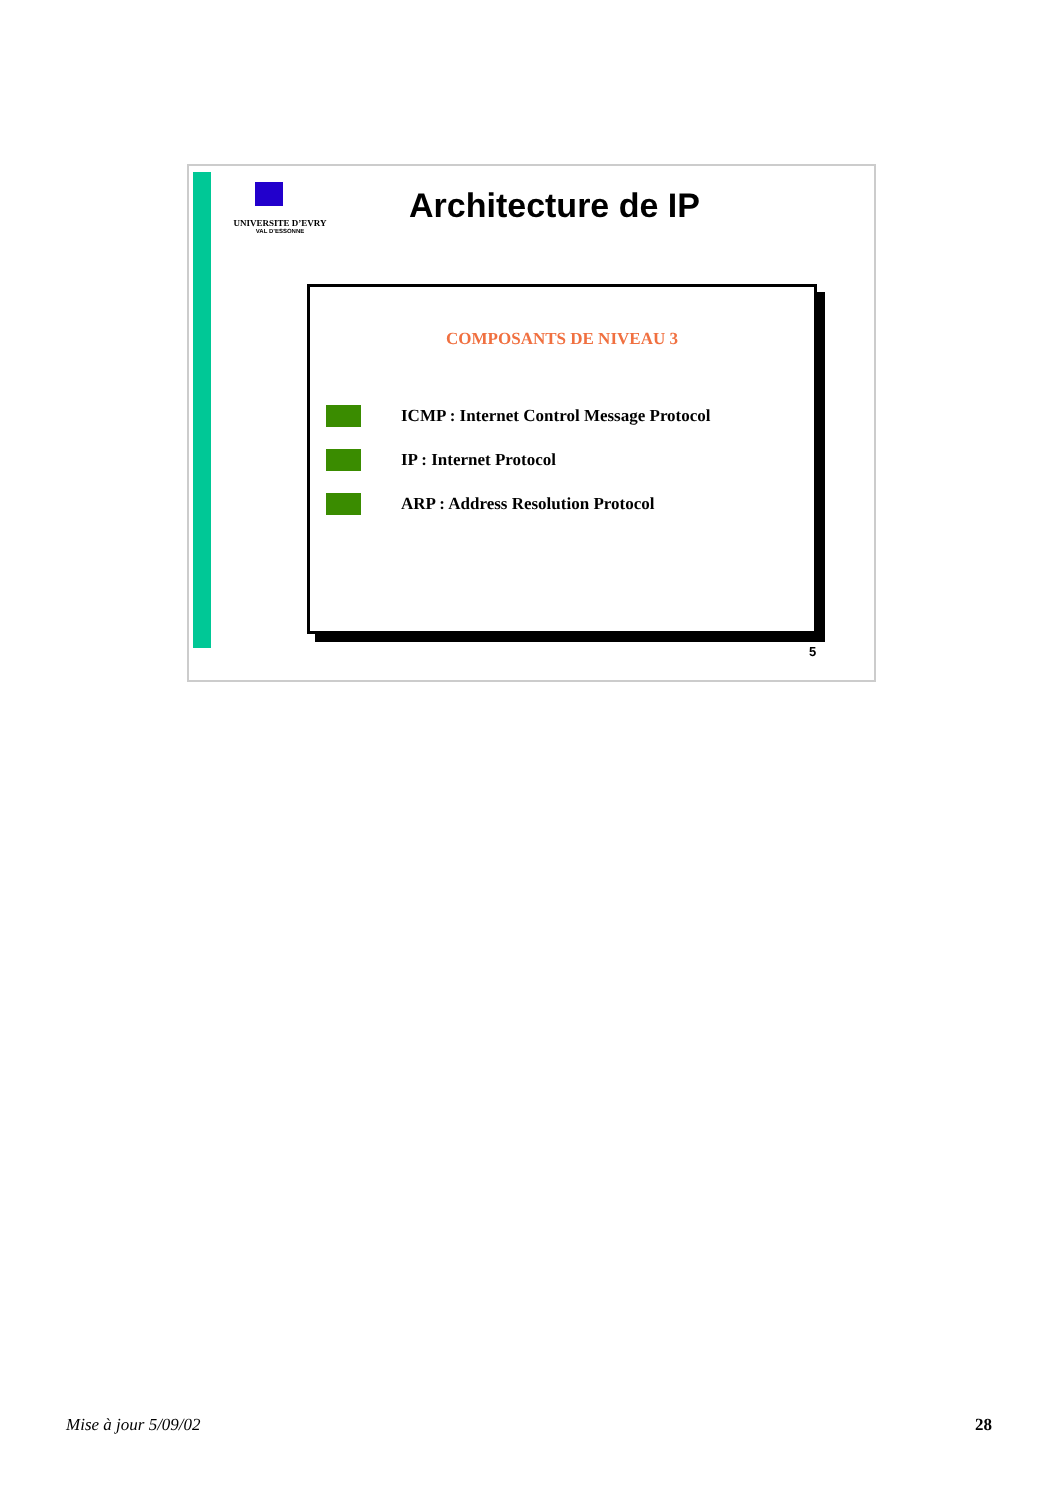UNIVERSITE D’EVRY
VAL D’ESSONNE
Architecture de IP
COMPOSANTS DE NIVEAU 3
ICMP : Internet Control Message Protocol
IP : Internet Protocol
ARP : Address Resolution Protocol
5
Mise à jour 5/09/02 28